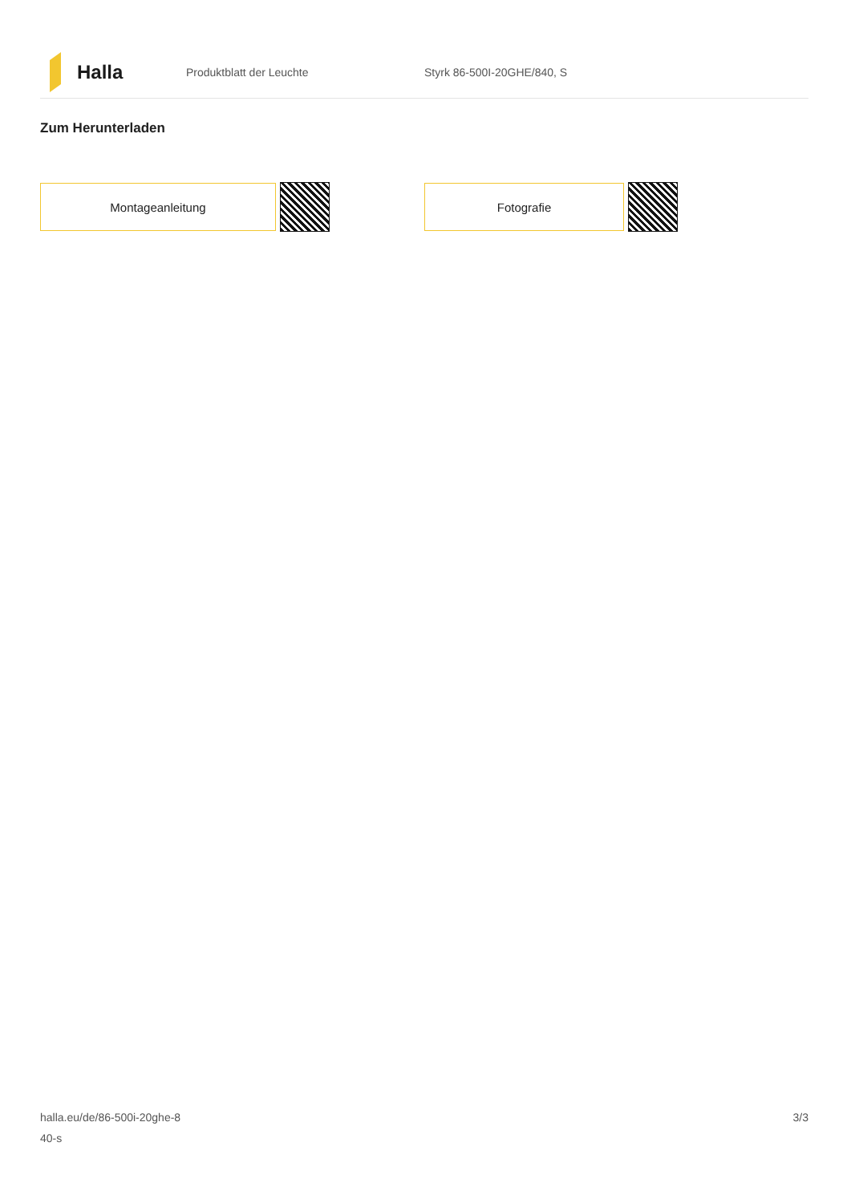Halla
Produktblatt der Leuchte Styrk 86-500I-20GHE/840, S
Zum Herunterladen
Montageanleitung Fotografie
halla.eu/de/86-500i-20ghe-8
40-s
3/3